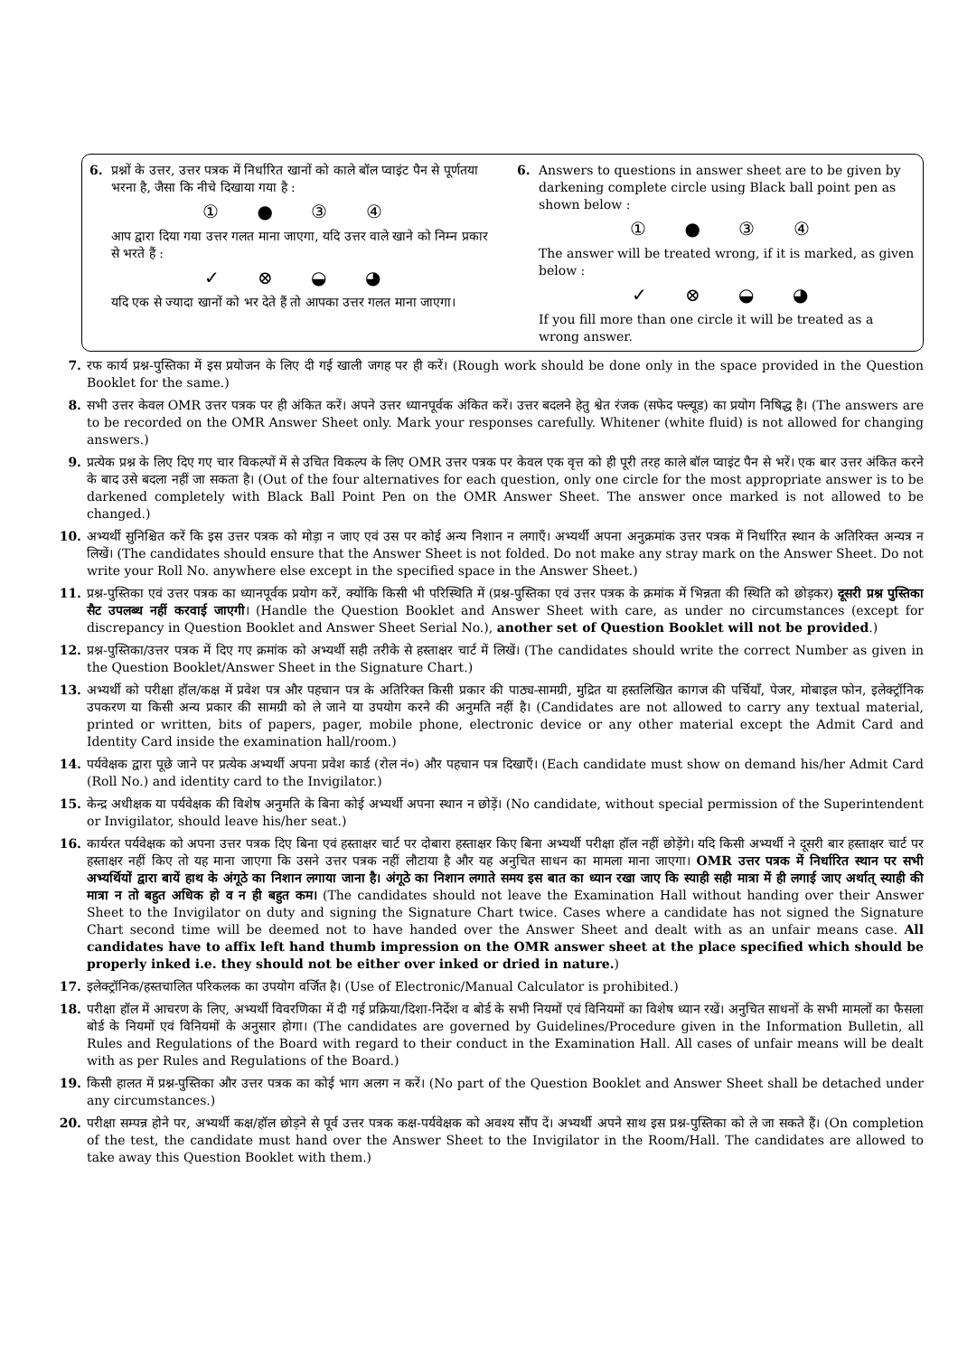6. प्रश्नों के उत्तर, उत्तर पत्रक में निर्धारित खानों को काले बॉल प्वाइंट पैन से पूर्णतया भरना है, जैसा कि नीचे दिखाया गया है :
① ● ③ ④
आप द्वारा दिया गया उत्तर गलत माना जाएगा, यदि उत्तर वाले खाने को निम्न प्रकार से भरते हैं :
✓ ⊗ ◒ ◕
यदि एक से ज्यादा खानों को भर देते हैं तो आपका उत्तर गलत माना जाएगा।
6. Answers to questions in answer sheet are to be given by darkening complete circle using Black ball point pen as shown below :
① ● ③ ④
The answer will be treated wrong, if it is marked, as given below :
✓ ⊗ ◒ ◕
If you fill more than one circle it will be treated as a wrong answer.
7. रफ कार्य प्रश्न-पुस्तिका में इस प्रयोजन के लिए दी गई खाली जगह पर ही करें। (Rough work should be done only in the space provided in the Question Booklet for the same.)
8. सभी उत्तर केवल OMR उत्तर पत्रक पर ही अंकित करें। अपने उत्तर ध्यानपूर्वक अंकित करें। उत्तर बदलने हेतु श्वेत रंजक (सफेद फ्ल्यूड) का प्रयोग निषिद्ध है। (The answers are to be recorded on the OMR Answer Sheet only. Mark your responses carefully. Whitener (white fluid) is not allowed for changing answers.)
9. प्रत्येक प्रश्न के लिए दिए गए चार विकल्पों में से उचित विकल्प के लिए OMR उत्तर पत्रक पर केवल एक वृत्त को ही पूरी तरह काले बॉल प्वाइंट पैन से भरें। एक बार उत्तर अंकित करने के बाद उसे बदला नहीं जा सकता है। (Out of the four alternatives for each question, only one circle for the most appropriate answer is to be darkened completely with Black Ball Point Pen on the OMR Answer Sheet. The answer once marked is not allowed to be changed.)
10. अभ्यर्थी सुनिश्चित करें कि इस उत्तर पत्रक को मोड़ा न जाए एवं उस पर कोई अन्य निशान न लगाएँ। अभ्यर्थी अपना अनुक्रमांक उत्तर पत्रक में निर्धारित स्थान के अतिरिक्त अन्यत्र न लिखें। (The candidates should ensure that the Answer Sheet is not folded. Do not make any stray mark on the Answer Sheet. Do not write your Roll No. anywhere else except in the specified space in the Answer Sheet.)
11. प्रश्न-पुस्तिका एवं उत्तर पत्रक का ध्यानपूर्वक प्रयोग करें, क्योंकि किसी भी परिस्थिति में (प्रश्न-पुस्तिका एवं उत्तर पत्रक के क्रमांक में भिन्नता की स्थिति को छोड़कर) दूसरी प्रश्न पुस्तिका सैट उपलब्ध नहीं करवाई जाएगी। (Handle the Question Booklet and Answer Sheet with care, as under no circumstances (except for discrepancy in Question Booklet and Answer Sheet Serial No.), another set of Question Booklet will not be provided.)
12. प्रश्न-पुस्तिका/उत्तर पत्रक में दिए गए क्रमांक को अभ्यर्थी सही तरीके से हस्ताक्षर चार्ट में लिखें। (The candidates should write the correct Number as given in the Question Booklet/Answer Sheet in the Signature Chart.)
13. अभ्यर्थी को परीक्षा हॉल/कक्ष में प्रवेश पत्र और पहचान पत्र के अतिरिक्त किसी प्रकार की पाठ्य-सामग्री, मुद्रित या हस्तलिखित कागज की पर्चियाँ, पेजर, मोबाइल फोन, इलेक्ट्रॉनिक उपकरण या किसी अन्य प्रकार की सामग्री को ले जाने या उपयोग करने की अनुमति नहीं है। (Candidates are not allowed to carry any textual material, printed or written, bits of papers, pager, mobile phone, electronic device or any other material except the Admit Card and Identity Card inside the examination hall/room.)
14. पर्यवेक्षक द्वारा पूछे जाने पर प्रत्येक अभ्यर्थी अपना प्रवेश कार्ड (रोल नं०) और पहचान पत्र दिखाएँ। (Each candidate must show on demand his/her Admit Card (Roll No.) and identity card to the Invigilator.)
15. केन्द्र अधीक्षक या पर्यवेक्षक की विशेष अनुमति के बिना कोई अभ्यर्थी अपना स्थान न छोड़ें। (No candidate, without special permission of the Superintendent or Invigilator, should leave his/her seat.)
16. कार्यरत पर्यवेक्षक को अपना उत्तर पत्रक दिए बिना एवं हस्ताक्षर चार्ट पर दोबारा हस्ताक्षर किए बिना अभ्यर्थी परीक्षा हॉल नहीं छोड़ेंगे। यदि किसी अभ्यर्थी ने दूसरी बार हस्ताक्षर चार्ट पर हस्ताक्षर नहीं किए तो यह माना जाएगा कि उसने उत्तर पत्रक नहीं लौटाया है और यह अनुचित साधन का मामला माना जाएगा। OMR उत्तर पत्रक में निर्धारित स्थान पर सभी अभ्यर्थियों द्वारा बायें हाथ के अंगूठे का निशान लगाया जाना है। अंगूठे का निशान लगाते समय इस बात का ध्यान रखा जाए कि स्याही सही मात्रा में ही लगाई जाए अर्थात् स्याही की मात्रा न तो बहुत अधिक हो व न ही बहुत कम। (The candidates should not leave the Examination Hall without handing over their Answer Sheet to the Invigilator on duty and signing the Signature Chart twice. Cases where a candidate has not signed the Signature Chart second time will be deemed not to have handed over the Answer Sheet and dealt with as an unfair means case. All candidates have to affix left hand thumb impression on the OMR answer sheet at the place specified which should be properly inked i.e. they should not be either over inked or dried in nature.)
17. इलेक्ट्रॉनिक/हस्तचालित परिकलक का उपयोग वर्जित है। (Use of Electronic/Manual Calculator is prohibited.)
18. परीक्षा हॉल में आचरण के लिए, अभ्यर्थी विवरणिका में दी गई प्रक्रिया/दिशा-निर्देश व बोर्ड के सभी नियमों एवं विनियमों का विशेष ध्यान रखें। अनुचित साधनों के सभी मामलों का फैसला बोर्ड के नियमों एवं विनियमों के अनुसार होगा। (The candidates are governed by Guidelines/Procedure given in the Information Bulletin, all Rules and Regulations of the Board with regard to their conduct in the Examination Hall. All cases of unfair means will be dealt with as per Rules and Regulations of the Board.)
19. किसी हालत में प्रश्न-पुस्तिका और उत्तर पत्रक का कोई भाग अलग न करें। (No part of the Question Booklet and Answer Sheet shall be detached under any circumstances.)
20. परीक्षा सम्पन्न होने पर, अभ्यर्थी कक्ष/हॉल छोड़ने से पूर्व उत्तर पत्रक कक्ष-पर्यवेक्षक को अवश्य सौंप दें। अभ्यर्थी अपने साथ इस प्रश्न-पुस्तिका को ले जा सकते हैं। (On completion of the test, the candidate must hand over the Answer Sheet to the Invigilator in the Room/Hall. The candidates are allowed to take away this Question Booklet with them.)